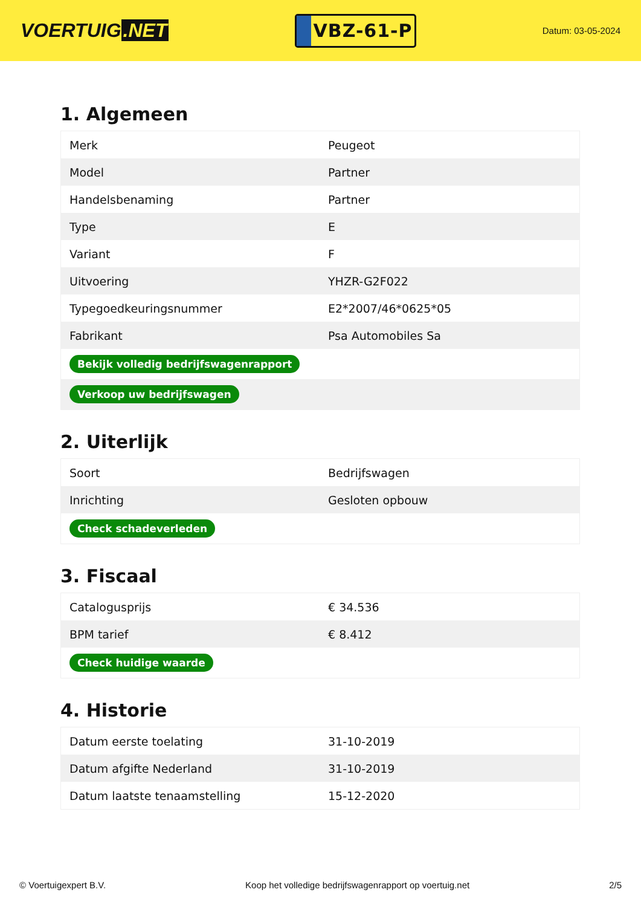VOERTUIG.NET
VBZ-61-P
Datum: 03-05-2024
1. Algemeen
| Merk | Peugeot |
| Model | Partner |
| Handelsbenaming | Partner |
| Type | E |
| Variant | F |
| Uitvoering | YHZR-G2F022 |
| Typegoedkeuringsnummer | E2*2007/46*0625*05 |
| Fabrikant | Psa Automobiles Sa |
| Bekijk volledig bedrijfswagenrapport | |
| Verkoop uw bedrijfswagen | |
2. Uiterlijk
| Soort | Bedrijfswagen |
| Inrichting | Gesloten opbouw |
| Check schadeverleden | |
3. Fiscaal
| Catalogusprijs | € 34.536 |
| BPM tarief | € 8.412 |
| Check huidige waarde | |
4. Historie
| Datum eerste toelating | 31-10-2019 |
| Datum afgifte Nederland | 31-10-2019 |
| Datum laatste tenaamstelling | 15-12-2020 |
© Voertuigexpert B.V. Koop het volledige bedrijfswagenrapport op voertuig.net 2/5